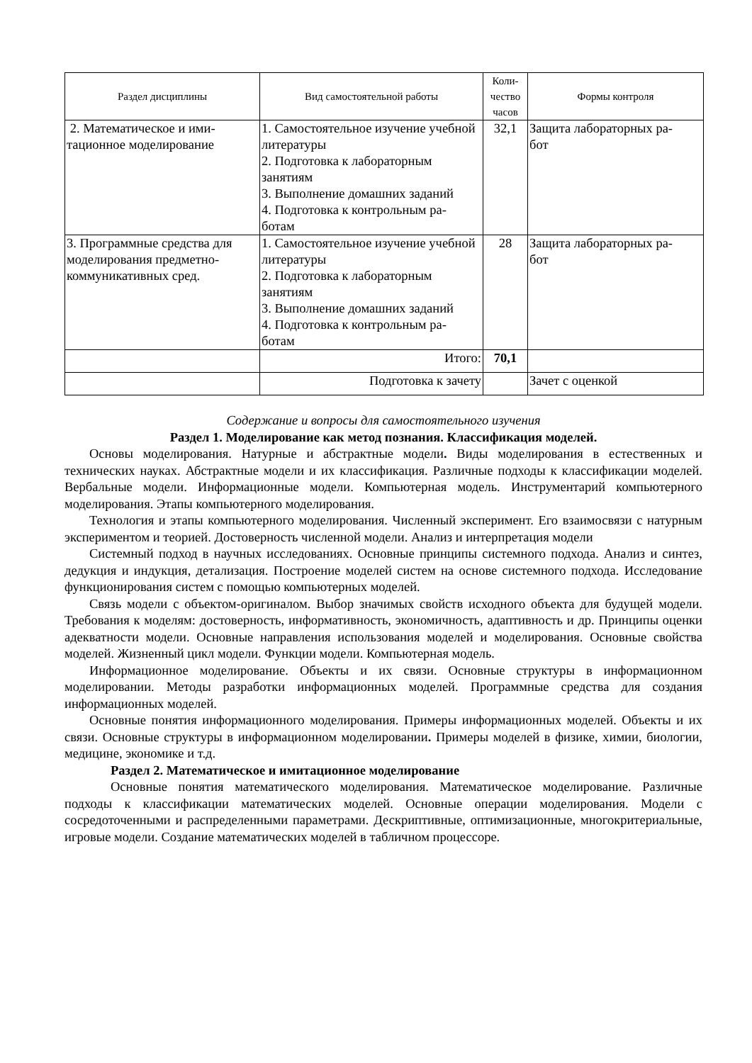| Раздел дисциплины | Вид самостоятельной работы | Коли- чество часов | Формы контроля |
| --- | --- | --- | --- |
| 2. Математическое и ими- тационное моделирование | 1. Самостоятельное изучение учебной литературы 2. Подготовка к лабораторным занятиям 3. Выполнение домашних заданий 4. Подготовка к контрольным ра- ботам | 32,1 | Защита лабораторных ра- бот |
| 3. Программные средства для моделирования предметно-коммуникативных сред. | 1. Самостоятельное изучение учебной литературы 2. Подготовка к лабораторным занятиям 3. Выполнение домашних заданий 4. Подготовка к контрольным ра- ботам | 28 | Защита лабораторных ра- бот |
| | Итого: | 70,1 | |
| | Подготовка к зачету | | Зачет с оценкой |
Содержание и вопросы для самостоятельного изучения
Раздел 1. Моделирование как метод познания. Классификация моделей.
Основы моделирования. Натурные и абстрактные модели. Виды моделирования в естественных и технических науках. Абстрактные модели и их классификация. Различные подходы к классификации моделей. Вербальные модели. Информационные модели. Компьютерная модель. Инструментарий компьютерного моделирования. Этапы компьютерного моделирования.
Технология и этапы компьютерного моделирования. Численный эксперимент. Его взаимосвязи с натурным экспериментом и теорией. Достоверность численной модели. Анализ и интерпретация модели
Системный подход в научных исследованиях. Основные принципы системного подхода. Анализ и синтез, дедукция и индукция, детализация. Построение моделей систем на основе системного подхода. Исследование функционирования систем с помощью компьютерных моделей.
Связь модели с объектом-оригиналом. Выбор значимых свойств исходного объекта для будущей модели. Требования к моделям: достоверность, информативность, экономичность, адаптивность и др. Принципы оценки адекватности модели. Основные направления использования моделей и моделирования. Основные свойства моделей. Жизненный цикл модели. Функции модели. Компьютерная модель.
Информационное моделирование. Объекты и их связи. Основные структуры в информационном моделировании. Методы разработки информационных моделей. Программные средства для создания информационных моделей.
Основные понятия информационного моделирования. Примеры информационных моделей. Объекты и их связи. Основные структуры в информационном моделировании. Примеры моделей в физике, химии, биологии, медицине, экономике и т.д.
Раздел 2. Математическое и имитационное моделирование
Основные понятия математического моделирования. Математическое моделирование. Различные подходы к классификации математических моделей. Основные операции моделирования. Модели с сосредоточенными и распределенными параметрами. Дескриптивные, оптимизационные, многокритериальные, игровые модели. Создание математических моделей в табличном процессоре.